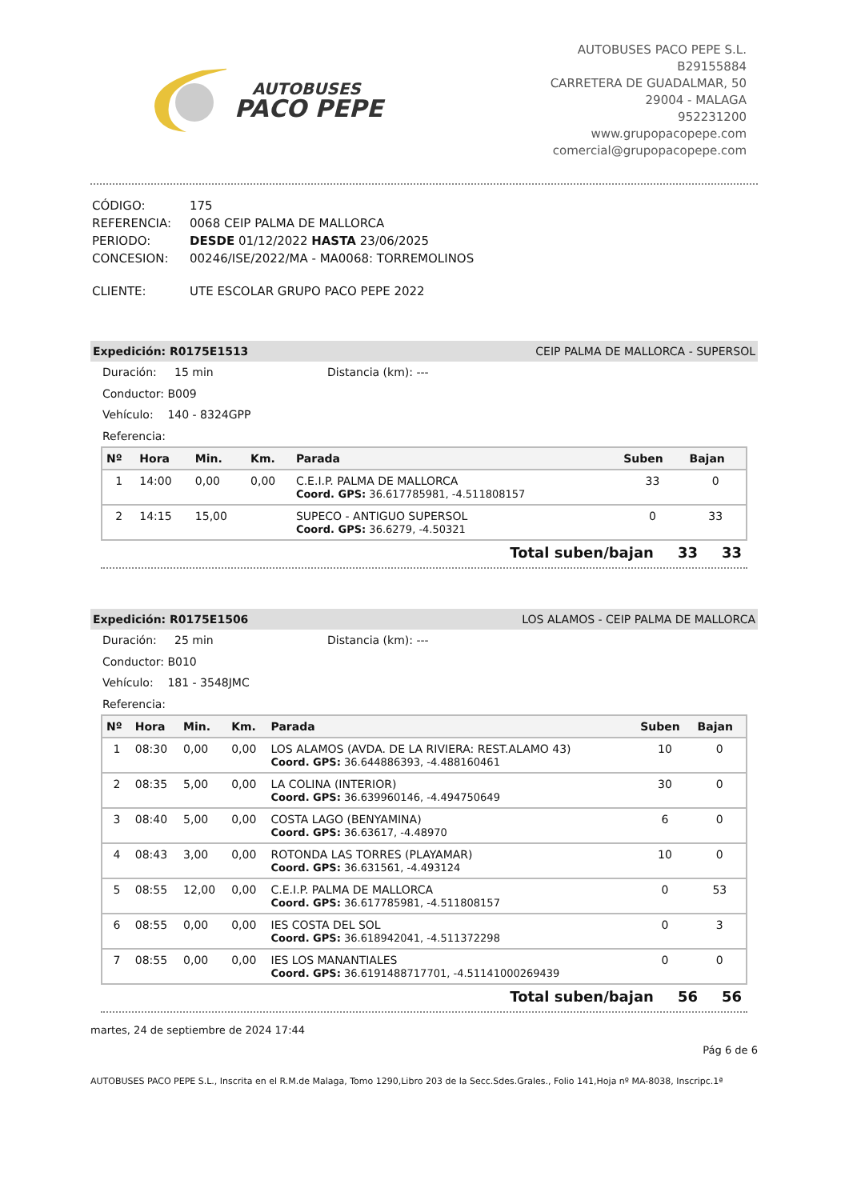AUTOBUSES
PACO PEPE
AUTOBUSES PACO PEPE S.L.
B29155884
CARRETERA DE GUADALMAR, 50
29004 - MALAGA
952231200
www.grupopacopepe.com
comercial@grupopacopepe.com
| CÓDIGO: | 175 |
| REFERENCIA: | 0068 CEIP PALMA DE MALLORCA |
| PERIODO: | DESDE 01/12/2022 HASTA 23/06/2025 |
| CONCESION: | 00246/ISE/2022/MA - MA0068: TORREMOLINOS |
| CLIENTE: | UTE ESCOLAR GRUPO PACO PEPE 2022 |
Expedición: R0175E1513 CEIP PALMA DE MALLORCA - SUPERSOL
Duración: 15 min Distancia (km): ---
Conductor: B009
Vehículo: 140 - 8324GPP
Referencia:
| Nº | Hora | Min. | Km. | Parada | Suben | Bajan |
| --- | --- | --- | --- | --- | --- | --- |
| 1 | 14:00 | 0,00 | 0,00 | C.E.I.P. PALMA DE MALLORCA Coord. GPS: 36.617785981, -4.511808157 | 33 | 0 |
| 2 | 14:15 | 15,00 | | SUPECO - ANTIGUO SUPERSOL Coord. GPS: 36.6279, -4.50321 | 0 | 33 |
Total suben/bajan 33 33
Expedición: R0175E1506 LOS ALAMOS - CEIP PALMA DE MALLORCA
Duración: 25 min Distancia (km): ---
Conductor: B010
Vehículo: 181 - 3548JMC
Referencia:
| Nº | Hora | Min. | Km. | Parada | Suben | Bajan |
| --- | --- | --- | --- | --- | --- | --- |
| 1 | 08:30 | 0,00 | 0,00 | LOS ALAMOS (AVDA. DE LA RIVIERA: REST.ALAMO 43) Coord. GPS: 36.644886393, -4.488160461 | 10 | 0 |
| 2 | 08:35 | 5,00 | 0,00 | LA COLINA (INTERIOR) Coord. GPS: 36.639960146, -4.494750649 | 30 | 0 |
| 3 | 08:40 | 5,00 | 0,00 | COSTA LAGO (BENYAMINA) Coord. GPS: 36.63617, -4.48970 | 6 | 0 |
| 4 | 08:43 | 3,00 | 0,00 | ROTONDA LAS TORRES (PLAYAMAR) Coord. GPS: 36.631561, -4.493124 | 10 | 0 |
| 5 | 08:55 | 12,00 | 0,00 | C.E.I.P. PALMA DE MALLORCA Coord. GPS: 36.617785981, -4.511808157 | 0 | 53 |
| 6 | 08:55 | 0,00 | 0,00 | IES COSTA DEL SOL Coord. GPS: 36.618942041, -4.511372298 | 0 | 3 |
| 7 | 08:55 | 0,00 | 0,00 | IES LOS MANANTIALES Coord. GPS: 36.6191488717701, -4.51141000269439 | 0 | 0 |
Total suben/bajan 56 56
martes, 24 de septiembre de 2024 17:44
Pág 6 de 6
AUTOBUSES PACO PEPE S.L., Inscrita en el R.M.de Malaga, Tomo 1290,Libro 203 de la Secc.Sdes.Grales., Folio 141,Hoja nº MA-8038, Inscripc.1ª